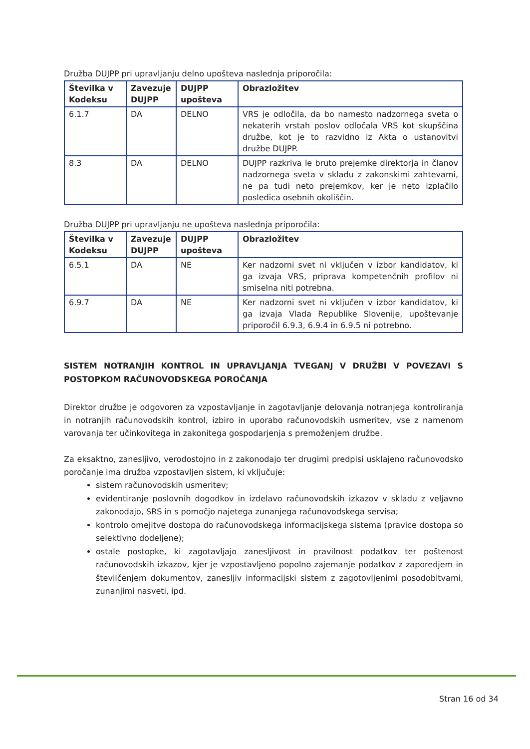Družba DUJPP pri upravljanju delno upošteva naslednja priporočila:
| Številka v Kodeksu | Zavezuje DUJPP | DUJPP upošteva | Obrazložitev |
| --- | --- | --- | --- |
| 6.1.7 | DA | DELNO | VRS je odločila, da bo namesto nadzornega sveta o nekaterih vrstah poslov odločala VRS kot skupščina družbe, kot je to razvidno iz Akta o ustanovitvi družbe DUJPP. |
| 8.3 | DA | DELNO | DUJPP razkriva le bruto prejemke direktorja in članov nadzornega sveta v skladu z zakonskimi zahtevami, ne pa tudi neto prejemkov, ker je neto izplačilo posledica osebnih okoliščin. |
Družba DUJPP pri upravljanju ne upošteva naslednja priporočila:
| Številka v Kodeksu | Zavezuje DUJPP | DUJPP upošteva | Obrazložitev |
| --- | --- | --- | --- |
| 6.5.1 | DA | NE | Ker nadzorni svet ni vključen v izbor kandidatov, ki ga izvaja VRS, priprava kompetenčnih profilov ni smiselna niti potrebna. |
| 6.9.7 | DA | NE | Ker nadzorni svet ni vključen v izbor kandidatov, ki ga izvaja Vlada Republike Slovenije, upoštevanje priporočil 6.9.3, 6.9.4 in 6.9.5 ni potrebno. |
SISTEM NOTRANJIH KONTROL IN UPRAVLJANJA TVEGANJ V DRUŽBI V POVEZAVI S POSTOPKOM RAČUNOVODSKEGA POROČANJA
Direktor družbe je odgovoren za vzpostavljanje in zagotavljanje delovanja notranjega kontroliranja in notranjih računovodskih kontrol, izbiro in uporabo računovodskih usmeritev, vse z namenom varovanja ter učinkovitega in zakonitega gospodarjenja s premoženjem družbe.
Za eksaktno, zanesljivo, verodostojno in z zakonodajo ter drugimi predpisi usklajeno računovodsko poročanje ima družba vzpostavljen sistem, ki vključuje:
sistem računovodskih usmeritev;
evidentiranje poslovnih dogodkov in izdelavo računovodskih izkazov v skladu z veljavno zakonodajo, SRS in s pomočjo najetega zunanjega računovodskega servisa;
kontrolo omejitve dostopa do računovodskega informacijskega sistema (pravice dostopa so selektivno dodeljene);
ostale postopke, ki zagotavljajo zanesljivost in pravilnost podatkov ter poštenost računovodskih izkazov, kjer je vzpostavljeno popolno zajemanje podatkov z zaporedjem in številčenjem dokumentov, zanesljiv informacijski sistem z zagotovljenimi posodobitvami, zunanjimi nasveti, ipd.
Stran 16 od 34